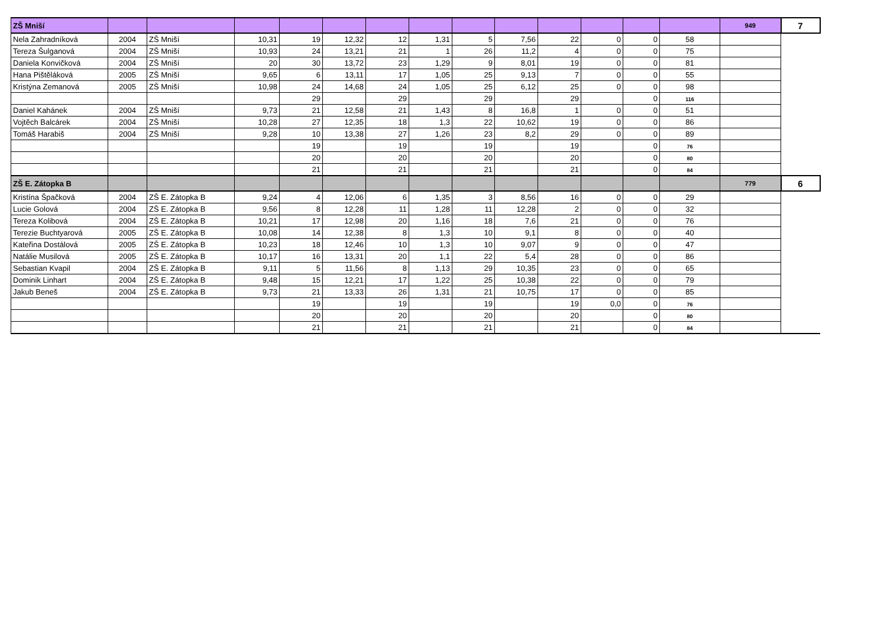| ZŠ Mniší | | | | | | | | | | | | | | 949 | 7 |
| Nela Zahradníková | 2004 | ZŠ Mniší | 10,31 | 19 | 12,32 | 12 | 1,31 | 5 | 7,56 | 22 | 0 | 0 | 58 | | |
| Tereza Šulganová | 2004 | ZŠ Mniší | 10,93 | 24 | 13,21 | 21 | 1 | 26 | 11,2 | 4 | 0 | 0 | 75 | | |
| Daniela Konvičková | 2004 | ZŠ Mniší | 20 | 30 | 13,72 | 23 | 1,29 | 9 | 8,01 | 19 | 0 | 0 | 81 | | |
| Hana Pištěláková | 2005 | ZŠ Mniší | 9,65 | 6 | 13,11 | 17 | 1,05 | 25 | 9,13 | 7 | 0 | 0 | 55 | | |
| Kristýna Zemanová | 2005 | ZŠ Mniší | 10,98 | 24 | 14,68 | 24 | 1,05 | 25 | 6,12 | 25 | 0 | 0 | 98 | | |
| | | | | 29 | | 29 | | 29 | | 29 | | 0 | 116 | | |
| Daniel Kahánek | 2004 | ZŠ Mniší | 9,73 | 21 | 12,58 | 21 | 1,43 | 8 | 16,8 | 1 | 0 | 0 | 51 | | |
| Vojtěch Balcárek | 2004 | ZŠ Mniší | 10,28 | 27 | 12,35 | 18 | 1,3 | 22 | 10,62 | 19 | 0 | 0 | 86 | | |
| Tomáš Harabiš | 2004 | ZŠ Mniší | 9,28 | 10 | 13,38 | 27 | 1,26 | 23 | 8,2 | 29 | 0 | 0 | 89 | | |
| | | | | 19 | | 19 | | 19 | | 19 | | 0 | 76 | | |
| | | | | 20 | | 20 | | 20 | | 20 | | 0 | 80 | | |
| | | | | 21 | | 21 | | 21 | | 21 | | 0 | 84 | | |
| ZŠ E. Zátopka B | | | | | | | | | | | | | | 779 | 6 |
| Kristína Špačková | 2004 | ZŠ E. Zátopka B | 9,24 | 4 | 12,06 | 6 | 1,35 | 3 | 8,56 | 16 | 0 | 0 | 29 | | |
| Lucie Golová | 2004 | ZŠ E. Zátopka B | 9,56 | 8 | 12,28 | 11 | 1,28 | 11 | 12,28 | 2 | 0 | 0 | 32 | | |
| Tereza Kolibová | 2004 | ZŠ E. Zátopka B | 10,21 | 17 | 12,98 | 20 | 1,16 | 18 | 7,6 | 21 | 0 | 0 | 76 | | |
| Terezie Buchtyarová | 2005 | ZŠ E. Zátopka B | 10,08 | 14 | 12,38 | 8 | 1,3 | 10 | 9,1 | 8 | 0 | 0 | 40 | | |
| Kateřina Dostálová | 2005 | ZŠ E. Zátopka B | 10,23 | 18 | 12,46 | 10 | 1,3 | 10 | 9,07 | 9 | 0 | 0 | 47 | | |
| Natálie Musilová | 2005 | ZŠ E. Zátopka B | 10,17 | 16 | 13,31 | 20 | 1,1 | 22 | 5,4 | 28 | 0 | 0 | 86 | | |
| Sebastian Kvapil | 2004 | ZŠ E. Zátopka B | 9,11 | 5 | 11,56 | 8 | 1,13 | 29 | 10,35 | 23 | 0 | 0 | 65 | | |
| Dominik Linhart | 2004 | ZŠ E. Zátopka B | 9,48 | 15 | 12,21 | 17 | 1,22 | 25 | 10,38 | 22 | 0 | 0 | 79 | | |
| Jakub Beneš | 2004 | ZŠ E. Zátopka B | 9,73 | 21 | 13,33 | 26 | 1,31 | 21 | 10,75 | 17 | 0 | 0 | 85 | | |
| | | | | 19 | | 19 | | 19 | | 19 | 0,0 | 0 | 76 | | |
| | | | | 20 | | 20 | | 20 | | 20 | | 0 | 80 | | |
| | | | | 21 | | 21 | | 21 | | 21 | | 0 | 84 | | |